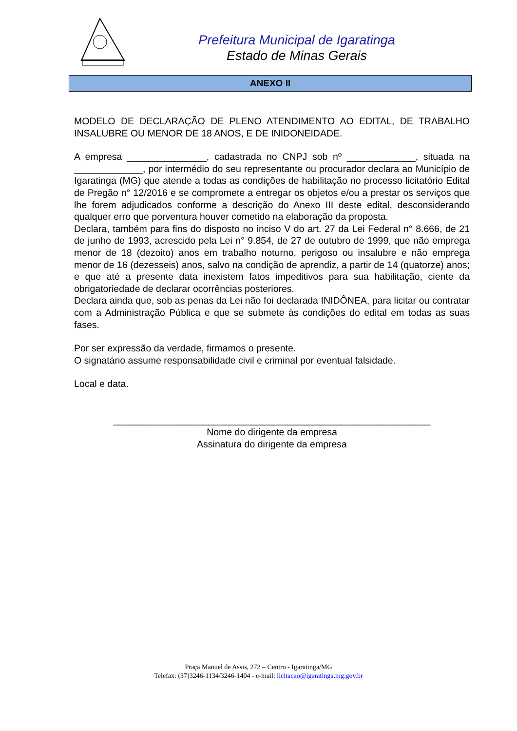Prefeitura Municipal de Igaratinga
Estado de Minas Gerais
ANEXO II
MODELO DE DECLARAÇÃO DE PLENO ATENDIMENTO AO EDITAL, DE TRABALHO INSALUBRE OU MENOR DE 18 ANOS, E DE INIDONEIDADE.
A empresa _______________, cadastrada no CNPJ sob nº _____________, situada na _____________, por intermédio do seu representante ou procurador declara ao Município de Igaratinga (MG) que atende a todas as condições de habilitação no processo licitatório Edital de Pregão n° 12/2016 e se compromete a entregar os objetos e/ou a prestar os serviços que lhe forem adjudicados conforme a descrição do Anexo III deste edital, desconsiderando qualquer erro que porventura houver cometido na elaboração da proposta.
Declara, também para fins do disposto no inciso V do art. 27 da Lei Federal n° 8.666, de 21 de junho de 1993, acrescido pela Lei n° 9.854, de 27 de outubro de 1999, que não emprega menor de 18 (dezoito) anos em trabalho noturno, perigoso ou insalubre e não emprega menor de 16 (dezesseis) anos, salvo na condição de aprendiz, a partir de 14 (quatorze) anos; e que até a presente data inexistem fatos impeditivos para sua habilitação, ciente da obrigatoriedade de declarar ocorrências posteriores.
Declara ainda que, sob as penas da Lei não foi declarada INIDÔNEA, para licitar ou contratar com a Administração Pública e que se submete às condições do edital em todas as suas fases.
Por ser expressão da verdade, firmamos o presente.
O signatário assume responsabilidade civil e criminal por eventual falsidade.
Local e data.
____________________________________________________________
Nome do dirigente da empresa
Assinatura do dirigente da empresa
Praça Manuel de Assis, 272 – Centro - Igaratinga/MG
Telefax: (37)3246-1134/3246-1404 - e-mail: licitacao@igaratinga.mg.gov.br